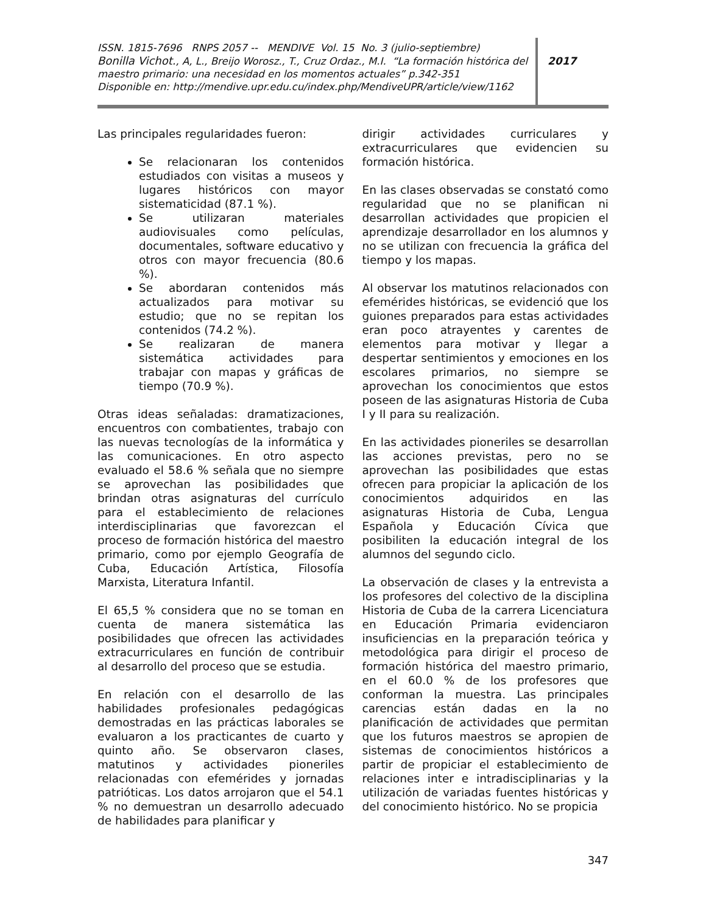ISSN. 1815-7696 RNPS 2057 -- MENDIVE Vol. 15 No. 3 (julio-septiembre)
Bonilla Vichot., A, L., Breijo Worosz., T., Cruz Ordaz., M.I. “La formación histórica del maestro primario: una necesidad en los momentos actuales” p.342-351
Disponible en: http://mendive.upr.edu.cu/index.php/MendiveUPR/article/view/1162
2017
Las principales regularidades fueron:
Se relacionaran los contenidos estudiados con visitas a museos y lugares históricos con mayor sistematicidad (87.1 %).
Se utilizaran materiales audiovisuales como películas, documentales, software educativo y otros con mayor frecuencia (80.6 %).
Se abordaran contenidos más actualizados para motivar su estudio; que no se repitan los contenidos (74.2 %).
Se realizaran de manera sistemática actividades para trabajar con mapas y gráficas de tiempo (70.9 %).
Otras ideas señaladas: dramatizaciones, encuentros con combatientes, trabajo con las nuevas tecnologías de la informática y las comunicaciones. En otro aspecto evaluado el 58.6 % señala que no siempre se aprovechan las posibilidades que brindan otras asignaturas del currículo para el establecimiento de relaciones interdisciplinarias que favorezcan el proceso de formación histórica del maestro primario, como por ejemplo Geografía de Cuba, Educación Artística, Filosofía Marxista, Literatura Infantil.
El 65,5 % considera que no se toman en cuenta de manera sistemática las posibilidades que ofrecen las actividades extracurriculares en función de contribuir al desarrollo del proceso que se estudia.
En relación con el desarrollo de las habilidades profesionales pedagógicas demostradas en las prácticas laborales se evaluaron a los practicantes de cuarto y quinto año. Se observaron clases, matutinos y actividades pioneriles relacionadas con efemérides y jornadas patrióticas. Los datos arrojaron que el 54.1 % no demuestran un desarrollo adecuado de habilidades para planificar y
dirigir actividades curriculares y extracurriculares que evidencien su formación histórica.
En las clases observadas se constató como regularidad que no se planifican ni desarrollan actividades que propicien el aprendizaje desarrollador en los alumnos y no se utilizan con frecuencia la gráfica del tiempo y los mapas.
Al observar los matutinos relacionados con efemérides históricas, se evidenció que los guiones preparados para estas actividades eran poco atrayentes y carentes de elementos para motivar y llegar a despertar sentimientos y emociones en los escolares primarios, no siempre se aprovechan los conocimientos que estos poseen de las asignaturas Historia de Cuba I y II para su realización.
En las actividades pioneriles se desarrollan las acciones previstas, pero no se aprovechan las posibilidades que estas ofrecen para propiciar la aplicación de los conocimientos adquiridos en las asignaturas Historia de Cuba, Lengua Española y Educación Cívica que posibiliten la educación integral de los alumnos del segundo ciclo.
La observación de clases y la entrevista a los profesores del colectivo de la disciplina Historia de Cuba de la carrera Licenciatura en Educación Primaria evidenciaron insuficiencias en la preparación teórica y metodológica para dirigir el proceso de formación histórica del maestro primario, en el 60.0 % de los profesores que conforman la muestra. Las principales carencias están dadas en la no planificación de actividades que permitan que los futuros maestros se apropien de sistemas de conocimientos históricos a partir de propiciar el establecimiento de relaciones inter e intradisciplinarias y la utilización de variadas fuentes históricas y del conocimiento histórico. No se propicia
347